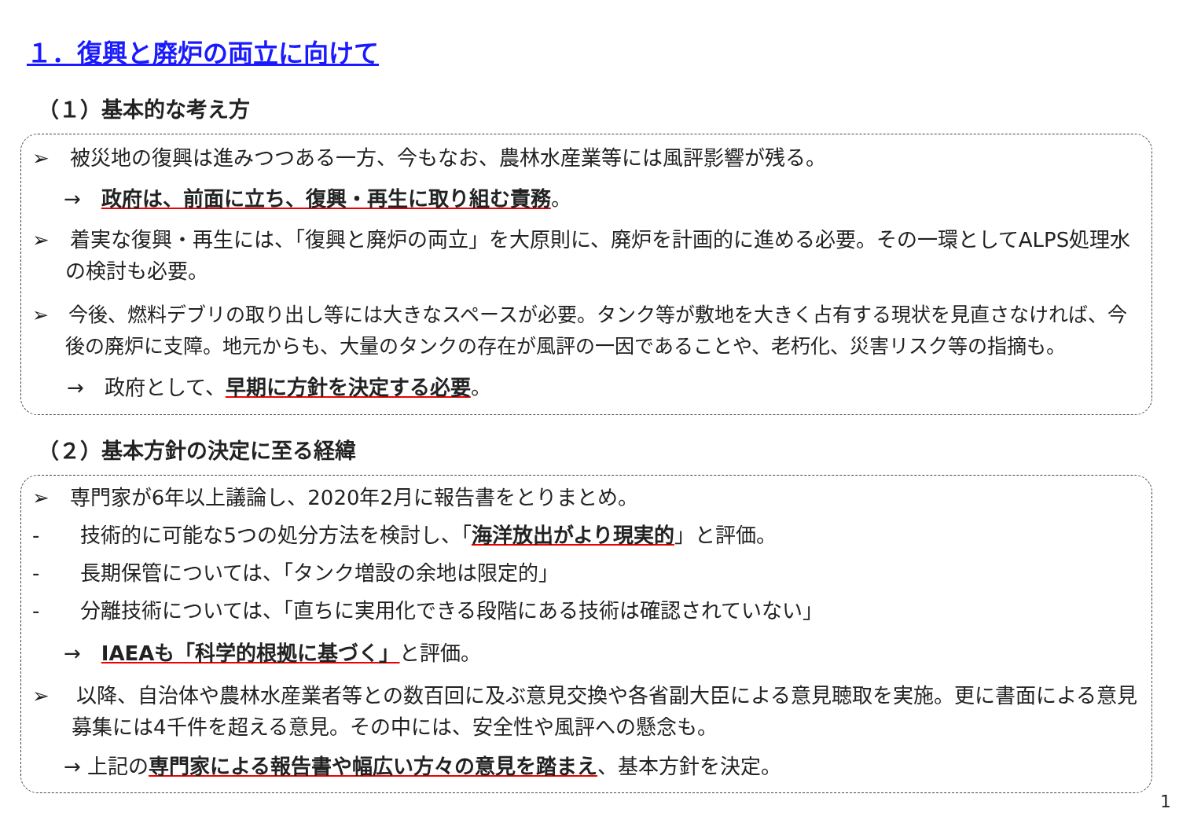１．復興と廃炉の両立に向けて
（１）基本的な考え方
➢　被災地の復興は進みつつある一方、今もなお、農林水産業等には風評影響が残る。
→　政府は、前面に立ち、復興・再生に取り組む責務。
➢　着実な復興・再生には、「復興と廃炉の両立」を大原則に、廃炉を計画的に進める必要。その一環としてALPS処理水の検討も必要。
➢　今後、燃料デブリの取り出し等には大きなスペースが必要。タンク等が敷地を大きく占有する現状を見直さなければ、今後の廃炉に支障。地元からも、大量のタンクの存在が風評の一因であることや、老朽化、災害リスク等の指摘も。
→　政府として、早期に方針を決定する必要。
（２）基本方針の決定に至る経緯
➢　専門家が6年以上議論し、2020年2月に報告書をとりまとめ。
-　　技術的に可能な5つの処分方法を検討し、「海洋放出がより現実的」と評価。
-　　長期保管については、「タンク増設の余地は限定的」
-　　分離技術については、「直ちに実用化できる段階にある技術は確認されていない」
→　IAEAも「科学的根拠に基づく」と評価。
➢　 以降、自治体や農林水産業者等との数百回に及ぶ意見交換や各省副大臣による意見聴取を実施。更に書面による意見募集には4千件を超える意見。その中には、安全性や風評への懸念も。
→ 上記の専門家による報告書や幅広い方々の意見を踏まえ、基本方針を決定。
1